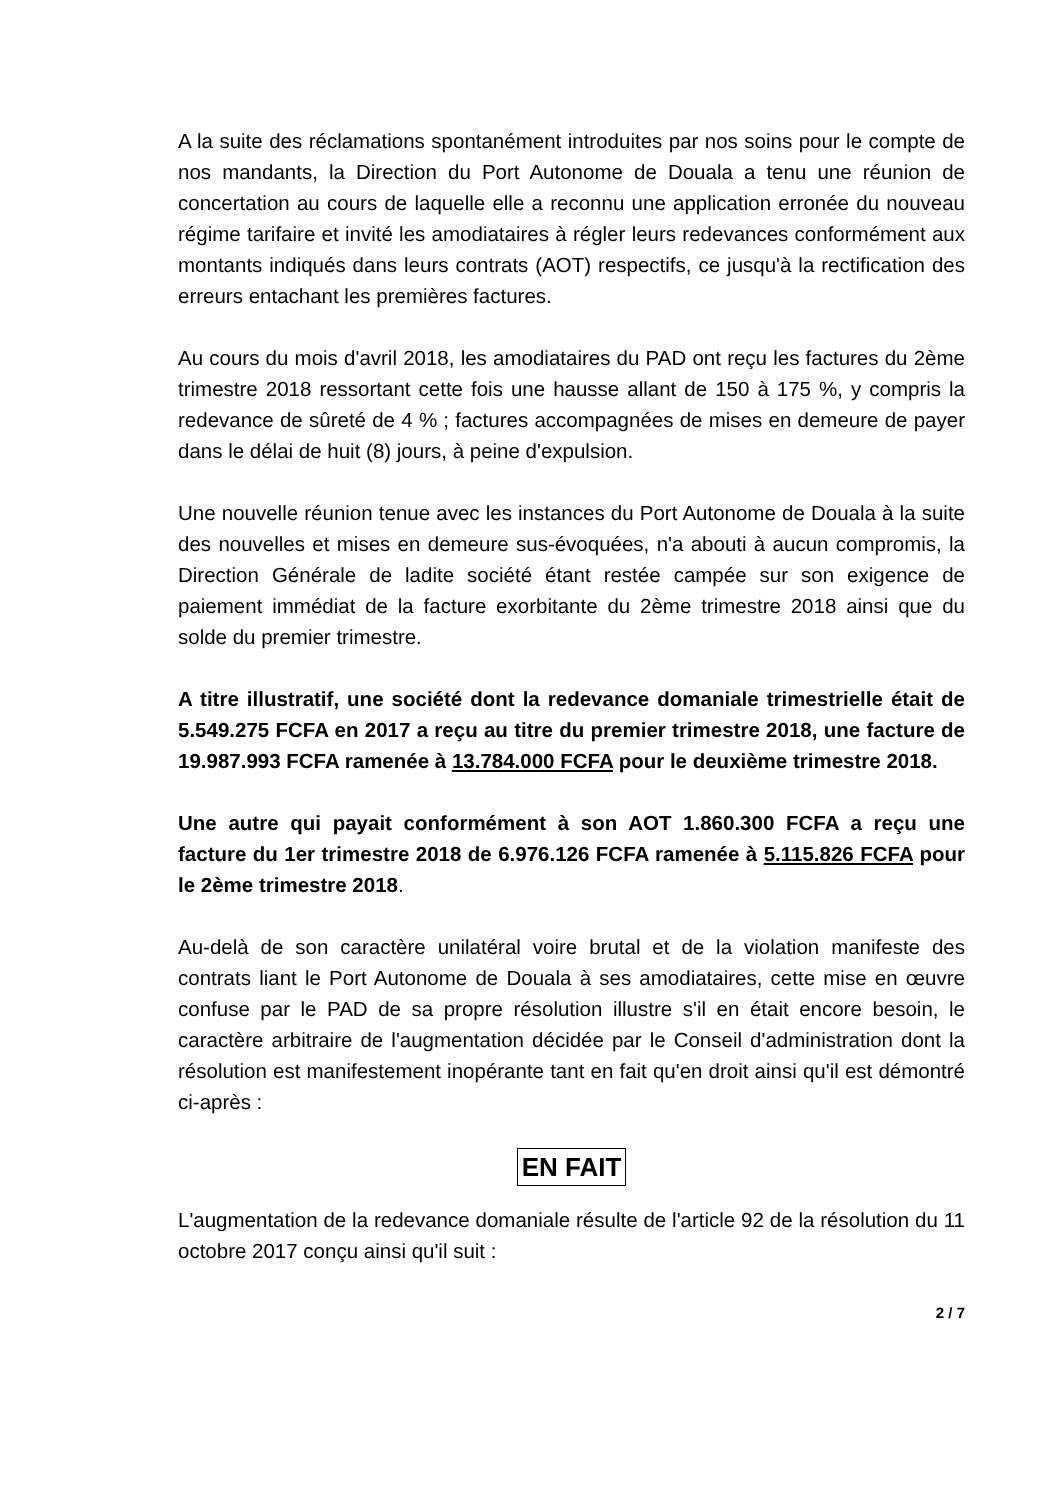A la suite des réclamations spontanément introduites par nos soins pour le compte de nos mandants, la Direction du Port Autonome de Douala a tenu une réunion de concertation au cours de laquelle elle a reconnu une application erronée du nouveau régime tarifaire et invité les amodiataires à régler leurs redevances conformément aux montants indiqués dans leurs contrats (AOT) respectifs, ce jusqu'à la rectification des erreurs entachant les premières factures.
Au cours du mois d'avril 2018, les amodiataires du PAD ont reçu les factures du 2ème trimestre 2018 ressortant cette fois une hausse allant de 150 à 175 %, y compris la redevance de sûreté de 4 % ; factures accompagnées de mises en demeure de payer dans le délai de huit (8) jours, à peine d'expulsion.
Une nouvelle réunion tenue avec les instances du Port Autonome de Douala à la suite des nouvelles et mises en demeure sus-évoquées, n'a abouti à aucun compromis, la Direction Générale de ladite société étant restée campée sur son exigence de paiement immédiat de la facture exorbitante du 2ème trimestre 2018 ainsi que du solde du premier trimestre.
A titre illustratif, une société dont la redevance domaniale trimestrielle était de 5.549.275 FCFA en 2017 a reçu au titre du premier trimestre 2018, une facture de 19.987.993 FCFA ramenée à 13.784.000 FCFA pour le deuxième trimestre 2018.
Une autre qui payait conformément à son AOT 1.860.300 FCFA a reçu une facture du 1er trimestre 2018 de 6.976.126 FCFA ramenée à 5.115.826 FCFA pour le 2ème trimestre 2018.
Au-delà de son caractère unilatéral voire brutal et de la violation manifeste des contrats liant le Port Autonome de Douala à ses amodiataires, cette mise en œuvre confuse par le PAD de sa propre résolution illustre s'il en était encore besoin, le caractère arbitraire de l'augmentation décidée par le Conseil d'administration dont la résolution est manifestement inopérante tant en fait qu'en droit ainsi qu'il est démontré ci-après :
EN FAIT
L'augmentation de la redevance domaniale résulte de l'article 92 de la résolution du 11 octobre 2017 conçu ainsi qu'il suit :
2 / 7